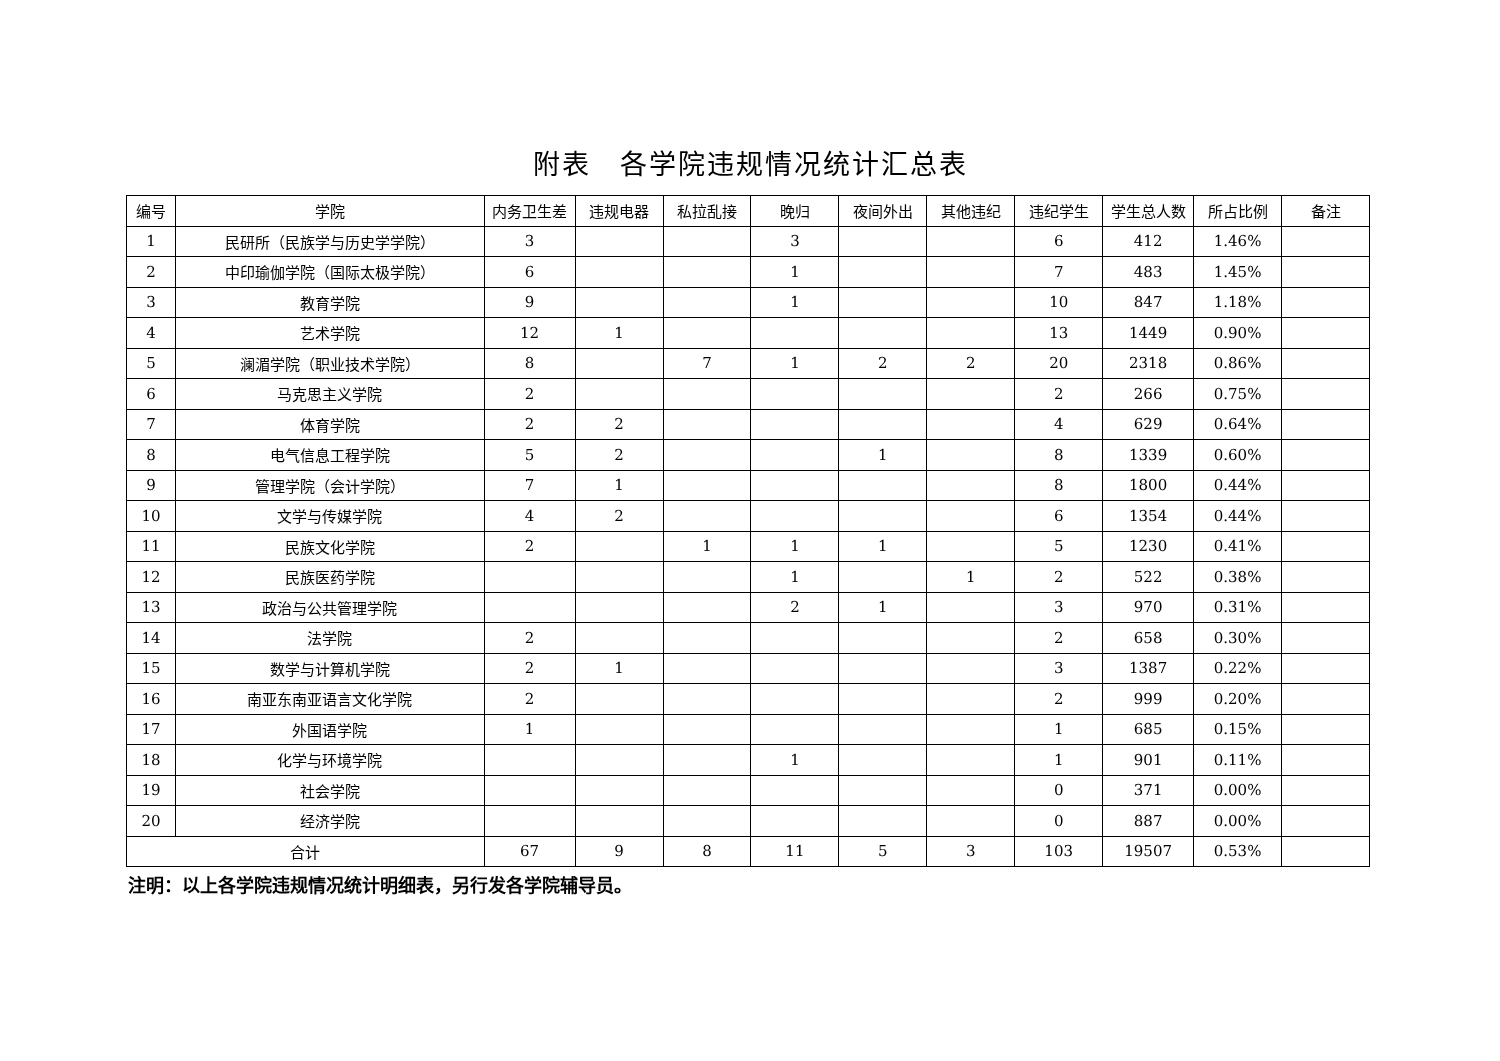附表　各学院违规情况统计汇总表
| 编号 | 学院 | 内务卫生差 | 违规电器 | 私拉乱接 | 晚归 | 夜间外出 | 其他违纪 | 违纪学生 | 学生总人数 | 所占比例 | 备注 |
| --- | --- | --- | --- | --- | --- | --- | --- | --- | --- | --- | --- |
| 1 | 民研所（民族学与历史学学院） | 3 | | | 3 | | | 6 | 412 | 1.46% | |
| 2 | 中印瑜伽学院（国际太极学院） | 6 | | | 1 | | | 7 | 483 | 1.45% | |
| 3 | 教育学院 | 9 | | | 1 | | | 10 | 847 | 1.18% | |
| 4 | 艺术学院 | 12 | 1 | | | | | 13 | 1449 | 0.90% | |
| 5 | 澜湄学院（职业技术学院） | 8 | | 7 | 1 | 2 | 2 | 20 | 2318 | 0.86% | |
| 6 | 马克思主义学院 | 2 | | | | | | 2 | 266 | 0.75% | |
| 7 | 体育学院 | 2 | 2 | | | | | 4 | 629 | 0.64% | |
| 8 | 电气信息工程学院 | 5 | 2 | | | 1 | | 8 | 1339 | 0.60% | |
| 9 | 管理学院（会计学院） | 7 | 1 | | | | | 8 | 1800 | 0.44% | |
| 10 | 文学与传媒学院 | 4 | 2 | | | | | 6 | 1354 | 0.44% | |
| 11 | 民族文化学院 | 2 | | 1 | 1 | 1 | | 5 | 1230 | 0.41% | |
| 12 | 民族医药学院 | | | | 1 | | 1 | 2 | 522 | 0.38% | |
| 13 | 政治与公共管理学院 | | | | 2 | 1 | | 3 | 970 | 0.31% | |
| 14 | 法学院 | 2 | | | | | | 2 | 658 | 0.30% | |
| 15 | 数学与计算机学院 | 2 | 1 | | | | | 3 | 1387 | 0.22% | |
| 16 | 南亚东南亚语言文化学院 | 2 | | | | | | 2 | 999 | 0.20% | |
| 17 | 外国语学院 | 1 | | | | | | 1 | 685 | 0.15% | |
| 18 | 化学与环境学院 | | | | 1 | | | 1 | 901 | 0.11% | |
| 19 | 社会学院 | | | | | | | 0 | 371 | 0.00% | |
| 20 | 经济学院 | | | | | | | 0 | 887 | 0.00% | |
| 合计 | | 67 | 9 | 8 | 11 | 5 | 3 | 103 | 19507 | 0.53% | |
注明：以上各学院违规情况统计明细表，另行发各学院辅导员。